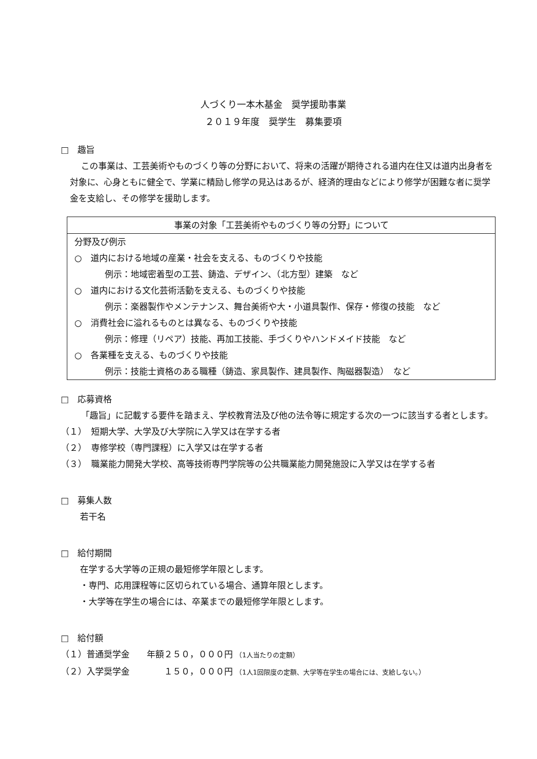人づくり一本木基金　奨学援助事業
２０１９年度　奨学生　募集要項
□　趣旨
この事業は、工芸美術やものづくり等の分野において、将来の活躍が期待される道内在住又は道内出身者を対象に、心身ともに健全で、学業に精励し修学の見込はあるが、経済的理由などにより修学が困難な者に奨学金を支給し、その修学を援助します。
事業の対象「工芸美術やものづくり等の分野」について
分野及び例示
○　道内における地域の産業・社会を支える、ものづくりや技能
例示：地域密着型の工芸、鋳造、デザイン、（北方型）建築　など
○　道内における文化芸術活動を支える、ものづくりや技能
例示：楽器製作やメンテナンス、舞台美術や大・小道具製作、保存・修復の技能　など
○　消費社会に溢れるものとは異なる、ものづくりや技能
例示：修理（リペア）技能、再加工技能、手づくりやハンドメイド技能　など
○　各業種を支える、ものづくりや技能
例示：技能士資格のある職種（鋳造、家具製作、建具製作、陶磁器製造）　など
□　応募資格
「趣旨」に記載する要件を踏まえ、学校教育法及び他の法令等に規定する次の一つに該当する者とします。
（１）　短期大学、大学及び大学院に入学又は在学する者
（２）　専修学校（専門課程）に入学又は在学する者
（３）　職業能力開発大学校、高等技術専門学院等の公共職業能力開発施設に入学又は在学する者
□　募集人数
若干名
□　給付期間
在学する大学等の正規の最短修学年限とします。
・専門、応用課程等に区切られている場合、通算年限とします。
・大学等在学生の場合には、卒業までの最短修学年限とします。
□　給付額
（１）普通奨学金　　年額２５０，０００円 （1人当たりの定額）
（２）入学奨学金　　　　１５０，０００円 （1人1回限度の定額、大学等在学生の場合には、支給しない。）